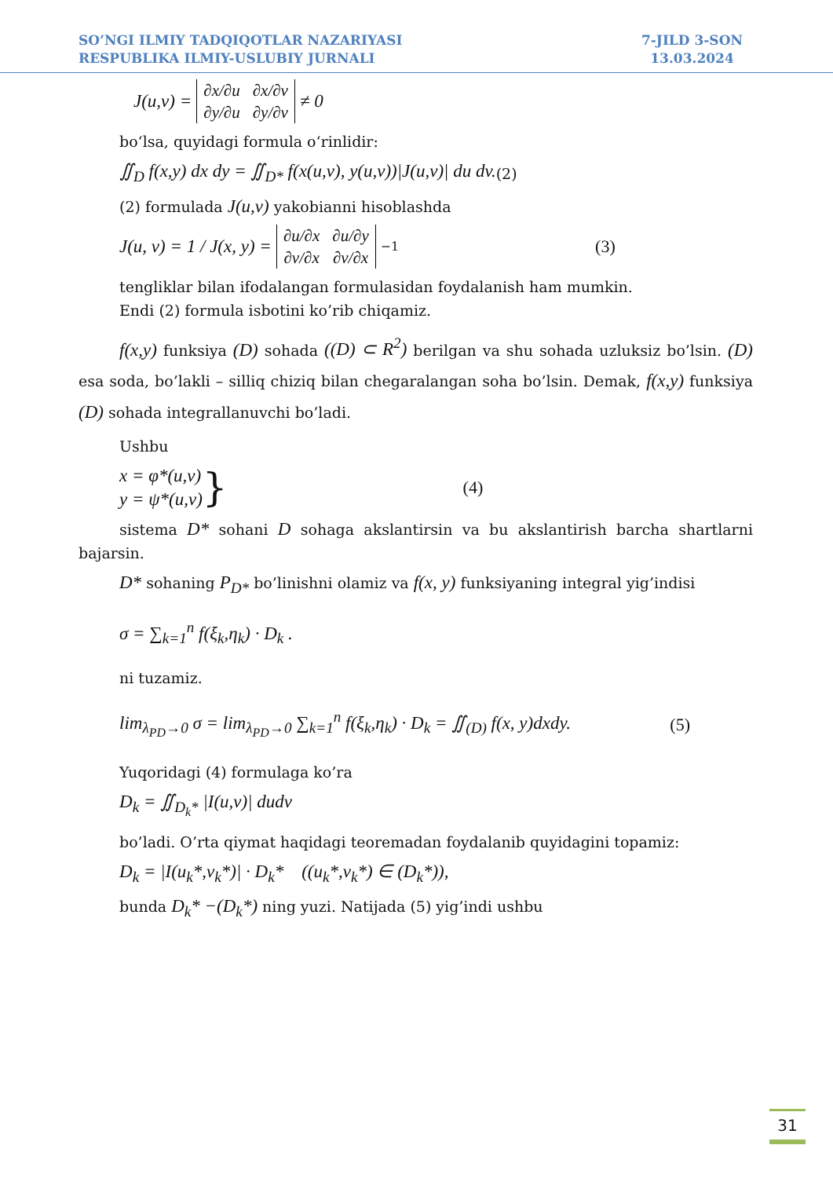SO’NGI ILMIY TADQIQOTLAR NAZARIYASI
RESPUBLIKA ILMIY-USLUBIY JURNALI
7-JILD 3-SON
13.03.2024
J(u,v) =
| ∂x/∂u | ∂x/∂v |
| ∂y/∂u | ∂y/∂v |
≠ 0
bo‘lsa, quyidagi formula o‘rinlidir:
∬<sub>D</sub> f(x,y) dx dy = ∬<sub>D*</sub> f(x(u,v), y(u,v))|J(u,v)| du dv. (2)
(2) formulada J(u,v) yakobianni hisoblashda
J(u, v) = 1 / J(x, y) =
| ∂u/∂x | ∂u/∂y |
| ∂v/∂x | ∂v/∂x |
<sup>−1</sup> (3)
tengliklar bilan ifodalangan formulasidan foydalanish ham mumkin.
Endi (2) formula isbotini ko’rib chiqamiz.
f(x,y) funksiya (D) sohada ((D) ⊂ R<sup>2</sup>) berilgan va shu sohada uzluksiz bo’lsin. (D) esa soda, bo’lakli – silliq chiziq bilan chegaralangan soha bo’lsin. Demak, f(x,y) funksiya (D) sohada integrallanuvchi bo’ladi.
Ushbu
x = φ*(u,v)
y = ψ*(u,v) } (4)
sistema D* sohani D sohaga akslantirsin va bu akslantirish barcha shartlarni bajarsin.
D* sohaning P<sub>D*</sub> bo’linishni olamiz va f(x, y) funksiyaning integral yig’indisi
σ = ∑<sub>k=1</sub><sup>n</sup> f(ξ<sub>k</sub>,η<sub>k</sub>) · D<sub>k</sub> .
ni tuzamiz.
lim<sub>λ<sub>PD</sub>→0</sub> σ = lim<sub>λ<sub>PD</sub>→0</sub> ∑<sub>k=1</sub><sup>n</sup> f(ξ<sub>k</sub>,η<sub>k</sub>) · D<sub>k</sub> = ∬<sub>(D)</sub> f(x, y)dxdy. (5)
Yuqoridagi (4) formulaga ko’ra
D<sub>k</sub> = ∬<sub>D<sub>k</sub>*</sub> |I(u,v)| dudv
bo’ladi. O’rta qiymat haqidagi teoremadan foydalanib quyidagini topamiz:
D<sub>k</sub> = |I(u<sub>k</sub>*,v<sub>k</sub>*)| · D<sub>k</sub>* ((u<sub>k</sub>*,v<sub>k</sub>*) ∈ (D<sub>k</sub>*)),
bunda D<sub>k</sub>* −(D<sub>k</sub>*) ning yuzi. Natijada (5) yig’indi ushbu
31